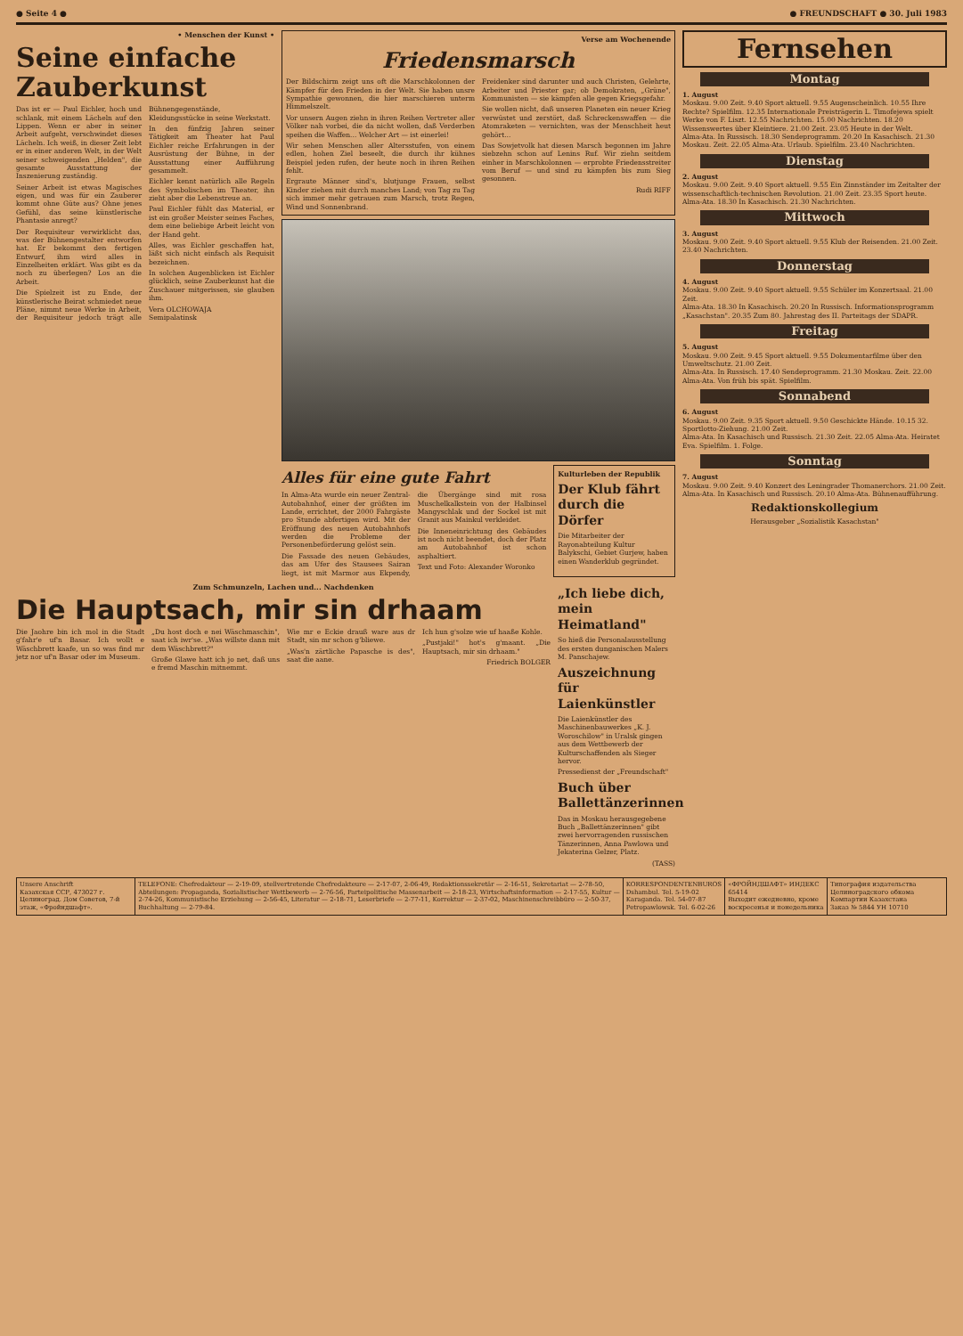● Seite 4 ● ● FREUNDSCHAFT ● 30. Juli 1983
• Menschen der Kunst •
Seine einfache Zauberkunst
Das ist er — Paul Eichler, hoch und schlank, mit einem Lächeln auf den Lippen. Wenn er aber in seiner Arbeit aufgeht, verschwindet dieses Lächeln. Ich weiß, in dieser Zeit lebt er in einer anderen Welt, in der Welt seiner schweigenden „Helden", die gesamte Ausstattung der Inszenierung zuständig.
Seiner Arbeit ist etwas Magisches eigen, und was für ein Zauberer kommt ohne Güte aus? Ohne jenes Gefühl, das seine künstlerische Phantasie anregt?
Der Requisiteur verwirklicht das, was der Bühnengestalter entworfen hat. Er bekommt den fertigen Entwurf, ihm wird alles in Einzelheiten erklärt. Was gibt es da noch zu überlegen? Los an die Arbeit.
Die Spielzeit ist zu Ende, der künstlerische Beirat schmiedet neue Pläne, nimmt neue Werke in Arbeit, der Requisiteur jedoch trägt alle Bühnengegenstände, Kleidungsstücke in seine Werkstatt.
In den fünfzig Jahren seiner Tätigkeit am Theater hat Paul Eichler reiche Erfahrungen in der Ausrüstung der Bühne, in der Ausstattung einer Aufführung gesammelt.
Eichler kennt natürlich alle Regeln des Symbolischen im Theater, ihn zieht aber die Lebenstreue an.
Paul Eichler fühlt das Material, er ist ein großer Meister seines Faches, dem eine beliebige Arbeit leicht von der Hand geht.
Alles, was Eichler geschaffen hat, läßt sich nicht einfach als Requisit bezeichnen.
In solchen Augenblicken ist Eichler glücklich, seine Zauberkunst hat die Zuschauer mitgerissen, sie glauben ihm.
Vera OLCHOWAJA
Semipalatinsk
Verse am Wochenende
Friedensmarsch
Der Bildschirm zeigt uns oft die Marschkolonnen der Kämpfer für den Frieden in der Welt. Sie haben unsre Sympathie gewonnen, die hier marschieren unterm Himmelszelt.
Vor unsern Augen ziehn in ihren Reihen Vertreter aller Völker nah vorbei, die da nicht wollen, daß Verderben speihen die Waffen... Welcher Art — ist einerlei!
Wir sehen Menschen aller Altersstufen, von einem edlen, hohen Ziel beseelt, die durch ihr kühnes Beispiel jeden rufen, der heute noch in ihren Reihen fehlt.
Ergraute Männer sind's, blutjunge Frauen, selbst Kinder ziehen mit durch manches Land; von Tag zu Tag sich immer mehr getrauen zum Marsch, trotz Regen, Wind und Sonnenbrand.
Freidenker sind darunter und auch Christen, Gelehrte, Arbeiter und Priester gar; ob Demokraten, „Grüne", Kommunisten — sie kämpfen alle gegen Kriegsgefahr.
Sie wollen nicht, daß unseren Planeten ein neuer Krieg verwüstet und zerstört, daß Schreckenswaffen — die Atomraketen — vernichten, was der Menschheit heut gehört...
Das Sowjetvolk hat diesen Marsch begonnen im Jahre siebzehn schon auf Lenins Ruf. Wir ziehn seitdem einher in Marschkolonnen — erprobte Friedensstreiter vom Beruf — und sind zu kämpfen bis zum Sieg gesonnen.
Rudi RIFF
Alles für eine gute Fahrt
In Alma-Ata wurde ein neuer Zentral-Autobahnhof, einer der größten im Lande, errichtet, der 2000 Fahrgäste pro Stunde abfertigen wird. Mit der Eröffnung des neuen Autobahnhofs werden die Probleme der Personenbeförderung gelöst sein.
Die Fassade des neuen Gebäudes, das am Ufer des Stausees Sairan liegt, ist mit Marmor aus Ekpendy, die Übergänge sind mit rosa Muschelkalkstein von der Halbinsel Mangyschlak und der Sockel ist mit Granit aus Mainkul verkleidet.
Die Inneneinrichtung des Gebäudes ist noch nicht beendet, doch der Platz am Autobahnhof ist schon asphaltiert.
Text und Foto: Alexander Woronko
Kulturleben der Republik
Der Klub fährt durch die Dörfer
Die Mitarbeiter der Rayonabteilung Kultur Balykschi, Gebiet Gurjew, haben einen Wanderklub gegründet.
Zum Schmunzeln, Lachen und... Nachdenken
Die Hauptsach, mir sin drhaam
Die Jaohre bin ich mol in die Stadt g'fahr'e uf'n Basar. Ich wollt e Wäschbrett kaafe, un so was find mr jetz nor uf'n Basar oder im Museum.
„Du host doch e nei Wäschmaschin", saat ich iwr'se. „Was willste dann mit dem Wäschbrett?"
Große Glawe hatt ich jo net, daß uns e fremd Maschin mitnemmt.
Wie mr e Eckie drauß ware aus dr Stadt, sin mr schon g'bliewe.
„Was'n zärtliche Papasche is des", saat die aane.
Ich hun g'solze wie uf haaße Kohle.
„Pustjaki!" hot's g'maant. „Die Hauptsach, mir sin drhaam."
Friedrich BOLGER
„Ich liebe dich, mein Heimatland"
So hieß die Personalausstellung des ersten dunganischen Malers M. Panschajew.
Auszeichnung für Laienkünstler
Die Laienkünstler des Maschinenbauwerkes „K. J. Woroschilow" in Uralsk gingen aus dem Wettbewerb der Kulturschaffenden als Sieger hervor.
Pressedienst der „Freundschaft"
Buch über Ballettänzerinnen
Das in Moskau herausgegebene Buch „Ballettänzerinnen" gibt zwei hervorragenden russischen Tänzerinnen, Anna Pawlowa und Jekaterina Gelzer, Platz.
(TASS)
Fernsehen
Montag
1. August
Moskau. 9.00 Zeit. 9.40 Sport aktuell. 9.55 Augenscheinlich. 10.55 Ihre Rechte? Spielfilm. 12.35 Internationale Preisträgerin L. Timofejewa spielt Werke von F. Liszt. 12.55 Nachrichten. 15.00 Nachrichten. 18.20 Wissenswertes über Kleintiere. 21.00 Zeit. 23.05 Heute in der Welt.
Alma-Ata. In Russisch. 18.30 Sendeprogramm. 20.20 In Kasachisch. 21.30 Moskau. Zeit. 22.05 Alma-Ata. Urlaub. Spielfilm. 23.40 Nachrichten.
Dienstag
2. August
Moskau. 9.00 Zeit. 9.40 Sport aktuell. 9.55 Ein Zinnständer im Zeitalter der wissenschaftlich-technischen Revolution. 21.00 Zeit. 23.35 Sport heute.
Alma-Ata. 18.30 In Kasachisch. 21.30 Nachrichten.
Mittwoch
3. August
Moskau. 9.00 Zeit. 9.40 Sport aktuell. 9.55 Klub der Reisenden. 21.00 Zeit. 23.40 Nachrichten.
Donnerstag
4. August
Moskau. 9.00 Zeit. 9.40 Sport aktuell. 9.55 Schüler im Konzertsaal. 21.00 Zeit.
Alma-Ata. 18.30 In Kasachisch. 20.20 In Russisch. Informationsprogramm „Kasachstan". 20.35 Zum 80. Jahrestag des II. Parteitags der SDAPR.
Freitag
5. August
Moskau. 9.00 Zeit. 9.45 Sport aktuell. 9.55 Dokumentarfilme über den Umweltschutz. 21.00 Zeit.
Alma-Ata. In Russisch. 17.40 Sendeprogramm. 21.30 Moskau. Zeit. 22.00 Alma-Ata. Von früh bis spät. Spielfilm.
Sonnabend
6. August
Moskau. 9.00 Zeit. 9.35 Sport aktuell. 9.50 Geschickte Hände. 10.15 32. Sportlotto-Ziehung. 21.00 Zeit.
Alma-Ata. In Kasachisch und Russisch. 21.30 Zeit. 22.05 Alma-Ata. Heiratet Eva. Spielfilm. 1. Folge.
Sonntag
7. August
Moskau. 9.00 Zeit. 9.40 Konzert des Leningrader Thomanerchors. 21.00 Zeit.
Alma-Ata. In Kasachisch und Russisch. 20.10 Alma-Ata. Bühnenaufführung.
Redaktionskollegium
Herausgeber „Sozialistik Kasachstan"
| Unsere Anschrift Казахская ССР, 473027 г. Целиноград. Дом Советов, 7-й этаж, «Фройндшафт». | TELEFONE: Chefredakteur — 2-19-09, stellvertretende Chefredakteure — 2-17-07, 2-06-49, Redaktionssekretär — 2-16-51, Sekretariat — 2-78-50, Abteilungen: Propaganda, Sozialistischer Wettbewerb — 2-76-56, Parteipolitische Massenarbeit — 2-18-23, Wirtschaftsinformation — 2-17-55, Kultur — 2-74-26, Kommunistische Erziehung — 2-56-45, Literatur — 2-18-71, Leserbriefe — 2-77-11, Korrektur — 2-37-02, Maschinenschreibbüro — 2-50-37, Buchhaltung — 2-79-84. | KORRESPONDENTENBUROS Dshambul. Tel. 5-19-02 Karaganda. Tel. 54-07-87 Petropawlowsk. Tel. 6-02-26 | «ФРОЙНДШАФТ» ИНДЕКС 65414 Выходит ежедневно, кроме воскресенья и понедельника | Типография издательства Целиноградского обкома Компартии Казахстана Заказ № 5844 УН 10710 |